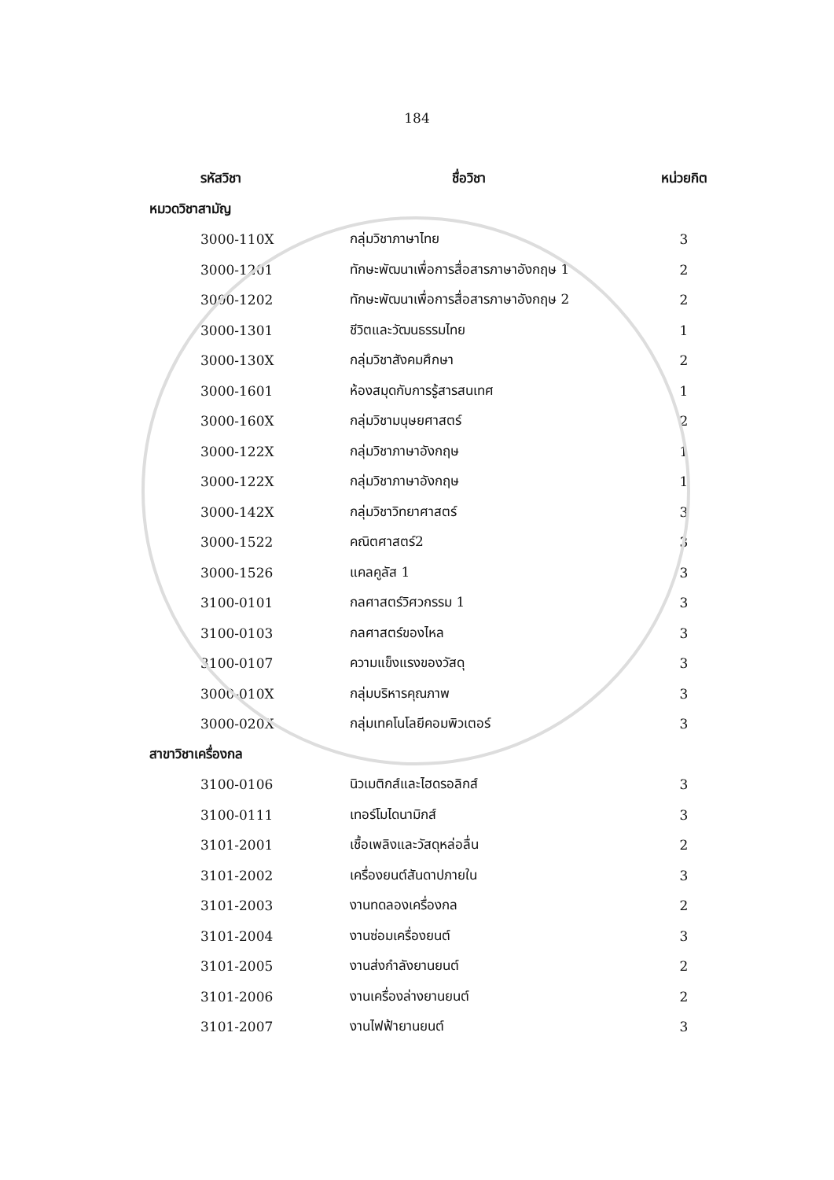184
| รหัสวิชา | ชื่อวิชา | หน่วยกิต |
| --- | --- | --- |
| หมวดวิชาสามัญ | | |
| 3000-110X | กลุ่มวิชาภาษาไทย | 3 |
| 3000-1201 | ทักษะพัฒนาเพื่อการสื่อสารภาษาอังกฤษ 1 | 2 |
| 3000-1202 | ทักษะพัฒนาเพื่อการสื่อสารภาษาอังกฤษ 2 | 2 |
| 3000-1301 | ชีวิตและวัฒนธรรมไทย | 1 |
| 3000-130X | กลุ่มวิชาสังคมศึกษา | 2 |
| 3000-1601 | ห้องสมุดกับการรู้สารสนเทศ | 1 |
| 3000-160X | กลุ่มวิชามนุษยศาสตร์ | 2 |
| 3000-122X | กลุ่มวิชาภาษาอังกฤษ | 1 |
| 3000-122X | กลุ่มวิชาภาษาอังกฤษ | 1 |
| 3000-142X | กลุ่มวิชาวิทยาศาสตร์ | 3 |
| 3000-1522 | คณิตศาสตร์2 | 3 |
| 3000-1526 | แคลคูลัส 1 | 3 |
| 3100-0101 | กลศาสตร์วิศวกรรม 1 | 3 |
| 3100-0103 | กลศาสตร์ของไหล | 3 |
| 3100-0107 | ความแข็งแรงของวัสดุ | 3 |
| 3000-010X | กลุ่มบริหารคุณภาพ | 3 |
| 3000-020X | กลุ่มเทคโนโลยีคอมพิวเตอร์ | 3 |
| สาขาวิชาเครื่องกล | | |
| 3100-0106 | นิวเมติกส์และไฮดรอลิกส์ | 3 |
| 3100-0111 | เทอร์โมไดนามิกส์ | 3 |
| 3101-2001 | เชื้อเพลิงและวัสดุหล่อลื่น | 2 |
| 3101-2002 | เครื่องยนต์สันดาปภายใน | 3 |
| 3101-2003 | งานทดลองเครื่องกล | 2 |
| 3101-2004 | งานซ่อมเครื่องยนต์ | 3 |
| 3101-2005 | งานส่งกำลังยานยนต์ | 2 |
| 3101-2006 | งานเครื่องล่างยานยนต์ | 2 |
| 3101-2007 | งานไฟฟ้ายานยนต์ | 3 |